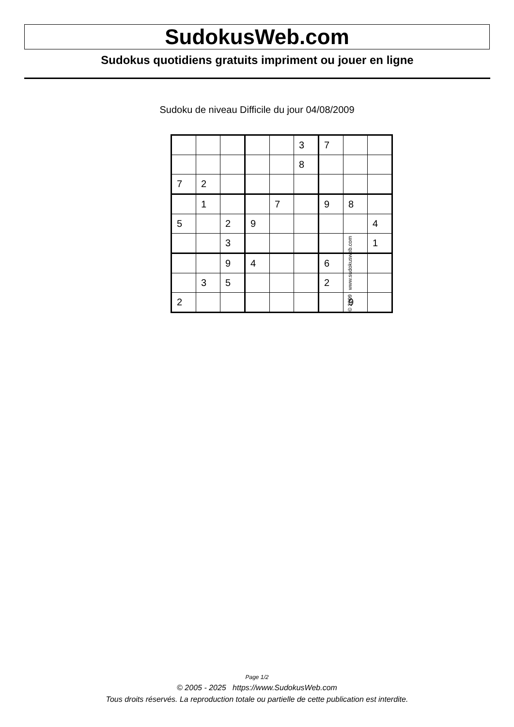SudokusWeb.com
Sudokus quotidiens gratuits impriment ou jouer en ligne
Sudoku de niveau Difficile du jour 04/08/2009
| | | | | | 3 | 7 | | |
| | | | | | 8 | | | |
| 7 | 2 | | | | | | | |
| | 1 | | | 7 | | 9 | 8 | |
| 5 | | 2 | 9 | | | | | 4 |
| | | 3 | | | | | | 1 |
| | | 9 | 4 | | | 6 | | |
| | 3 | 5 | | | | 2 | | |
| 2 | | | | | | | 9 | |
© 2009 www.sudokusweb.com
Page 1/2
© 2005 - 2025 https://www.SudokusWeb.com
Tous droits réservés. La reproduction totale ou partielle de cette publication est interdite.